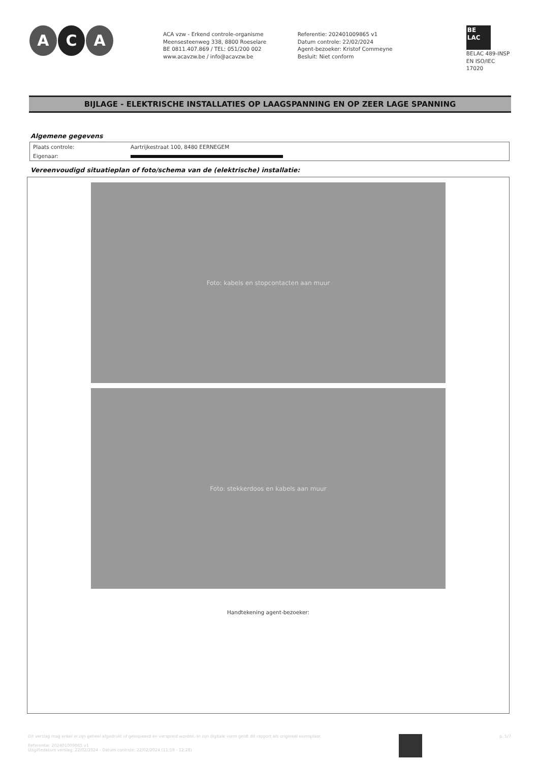A C A
ACA vzw - Erkend controle-organisme
Meensesteenweg 338, 8800 Roeselare
BE 0811.407.869 / TEL: 051/200 002
www.acavzw.be / info@acavzw.be
Referentie: 202401009865 v1
Datum controle: 22/02/2024
Agent-bezoeker: Kristof Commeyne
Besluit: Niet conform
BE
LAC
BELAC 489-INSP
EN ISO/IEC 17020
BIJLAGE - ELEKTRISCHE INSTALLATIES OP LAAGSPANNING EN OP ZEER LAGE SPANNING
Algemene gegevens
| Plaats controle: | Aartrijkestraat 100, 8480 EERNEGEM |
| Eigenaar: | |
Vereenvoudigd situatieplan of foto/schema van de (elektrische) installatie:
Foto: kabels en stopcontacten aan muur
Foto: stekkerdoos en kabels aan muur
Handtekening agent-bezoeker:
Dit verslag mag enkel in zijn geheel afgedrukt of gekopieerd en verspreid worden. In zijn digitale vorm geldt dit rapport als origineel exemplaar.
Referentie: 202401009865 v1
Uitgiftedatum verslag: 22/02/2024 - Datum controle: 22/02/2024 (11:59 - 12:28)
p. 5/7